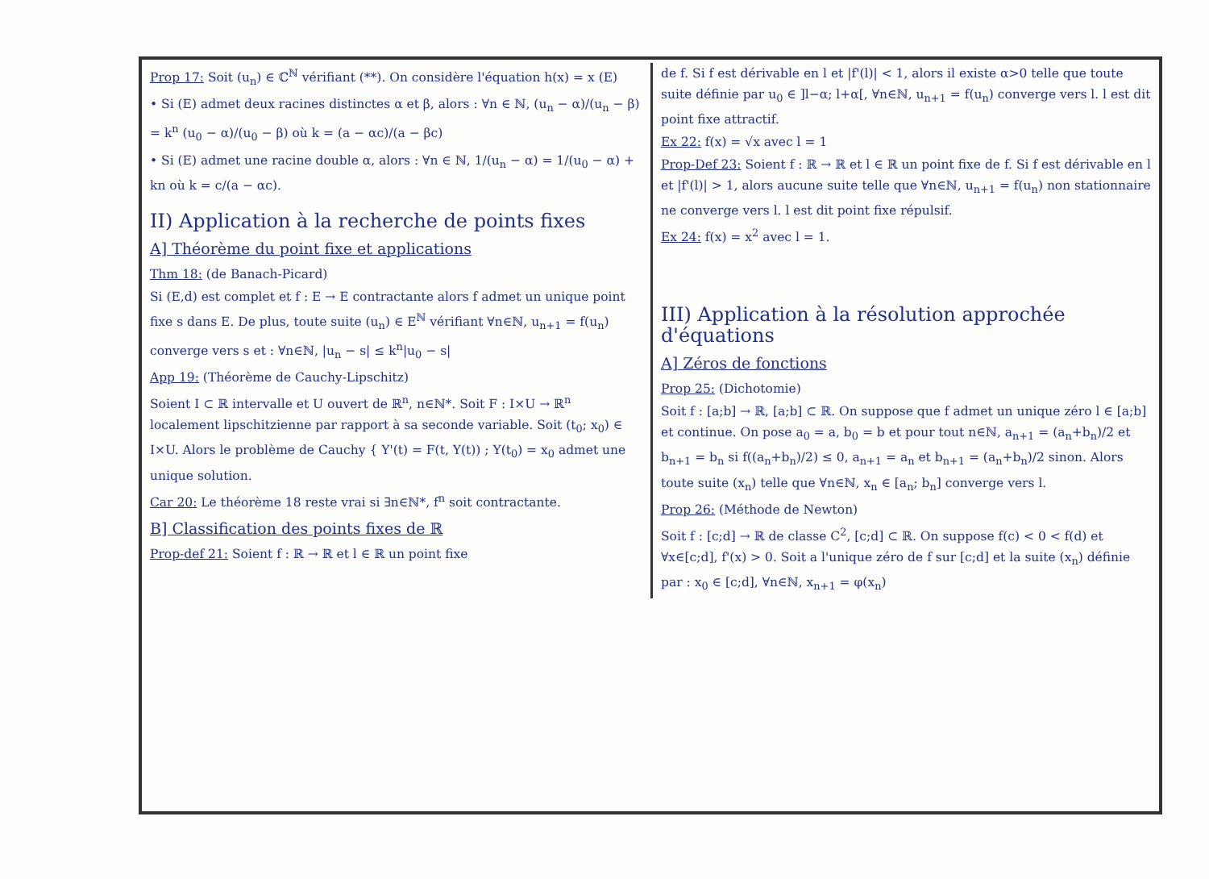Prop 17: Soit (u<sub>n</sub>) ∈ ℂ<sup>ℕ</sup> vérifiant (**). On considère l'équation h(x) = x (E)
• Si (E) admet deux racines distinctes α et β, alors : ∀n ∈ ℕ, (u<sub>n</sub> − α)/(u<sub>n</sub> − β) = k<sup>n</sup> (u<sub>0</sub> − α)/(u<sub>0</sub> − β) où k = (a − αc)/(a − βc)
• Si (E) admet une racine double α, alors : ∀n ∈ ℕ, 1/(u<sub>n</sub> − α) = 1/(u<sub>0</sub> − α) + kn où k = c/(a − αc).
II) Application à la recherche de points fixes
A] Théorème du point fixe et applications
Thm 18: (de Banach-Picard)
Si (E,d) est complet et f : E → E contractante alors f admet un unique point fixe s dans E. De plus, toute suite (u<sub>n</sub>) ∈ E<sup>ℕ</sup> vérifiant ∀n∈ℕ, u<sub>n+1</sub> = f(u<sub>n</sub>) converge vers s et : ∀n∈ℕ, |u<sub>n</sub> − s| ≤ k<sup>n</sup>|u<sub>0</sub> − s|
App 19: (Théorème de Cauchy-Lipschitz)
Soient I ⊂ ℝ intervalle et U ouvert de ℝ<sup>n</sup>, n∈ℕ*. Soit F : I×U → ℝ<sup>n</sup> localement lipschitzienne par rapport à sa seconde variable. Soit (t<sub>0</sub>; x<sub>0</sub>) ∈ I×U. Alors le problème de Cauchy { Y'(t) = F(t, Y(t)) ; Y(t<sub>0</sub>) = x<sub>0</sub> admet une unique solution.
Car 20: Le théorème 18 reste vrai si ∃n∈ℕ*, f<sup>n</sup> soit contractante.
B] Classification des points fixes de ℝ
Prop-def 21: Soient f : ℝ → ℝ et l ∈ ℝ un point fixe
de f. Si f est dérivable en l et |f'(l)| < 1, alors il existe α>0 telle que toute suite définie par u<sub>0</sub> ∈ ]l−α; l+α[, ∀n∈ℕ, u<sub>n+1</sub> = f(u<sub>n</sub>) converge vers l. l est dit point fixe attractif.
Ex 22: f(x) = √x avec l = 1
Prop-Def 23: Soient f : ℝ → ℝ et l ∈ ℝ un point fixe de f. Si f est dérivable en l et |f'(l)| > 1, alors aucune suite telle que ∀n∈ℕ, u<sub>n+1</sub> = f(u<sub>n</sub>) non stationnaire ne converge vers l. l est dit point fixe répulsif.
Ex 24: f(x) = x<sup>2</sup> avec l = 1.
III) Application à la résolution approchée d'équations
A] Zéros de fonctions
Prop 25: (Dichotomie)
Soit f : [a;b] → ℝ, [a;b] ⊂ ℝ. On suppose que f admet un unique zéro l ∈ [a;b] et continue. On pose a<sub>0</sub> = a, b<sub>0</sub> = b et pour tout n∈ℕ, a<sub>n+1</sub> = (a<sub>n</sub>+b<sub>n</sub>)/2 et b<sub>n+1</sub> = b<sub>n</sub> si f((a<sub>n</sub>+b<sub>n</sub>)/2) ≤ 0, a<sub>n+1</sub> = a<sub>n</sub> et b<sub>n+1</sub> = (a<sub>n</sub>+b<sub>n</sub>)/2 sinon. Alors toute suite (x<sub>n</sub>) telle que ∀n∈ℕ, x<sub>n</sub> ∈ [a<sub>n</sub>; b<sub>n</sub>] converge vers l.
Prop 26: (Méthode de Newton)
Soit f : [c;d] → ℝ de classe C<sup>2</sup>, [c;d] ⊂ ℝ. On suppose f(c) < 0 < f(d) et ∀x∈[c;d], f'(x) > 0. Soit a l'unique zéro de f sur [c;d] et la suite (x<sub>n</sub>) définie par : x<sub>0</sub> ∈ [c;d], ∀n∈ℕ, x<sub>n+1</sub> = φ(x<sub>n</sub>)